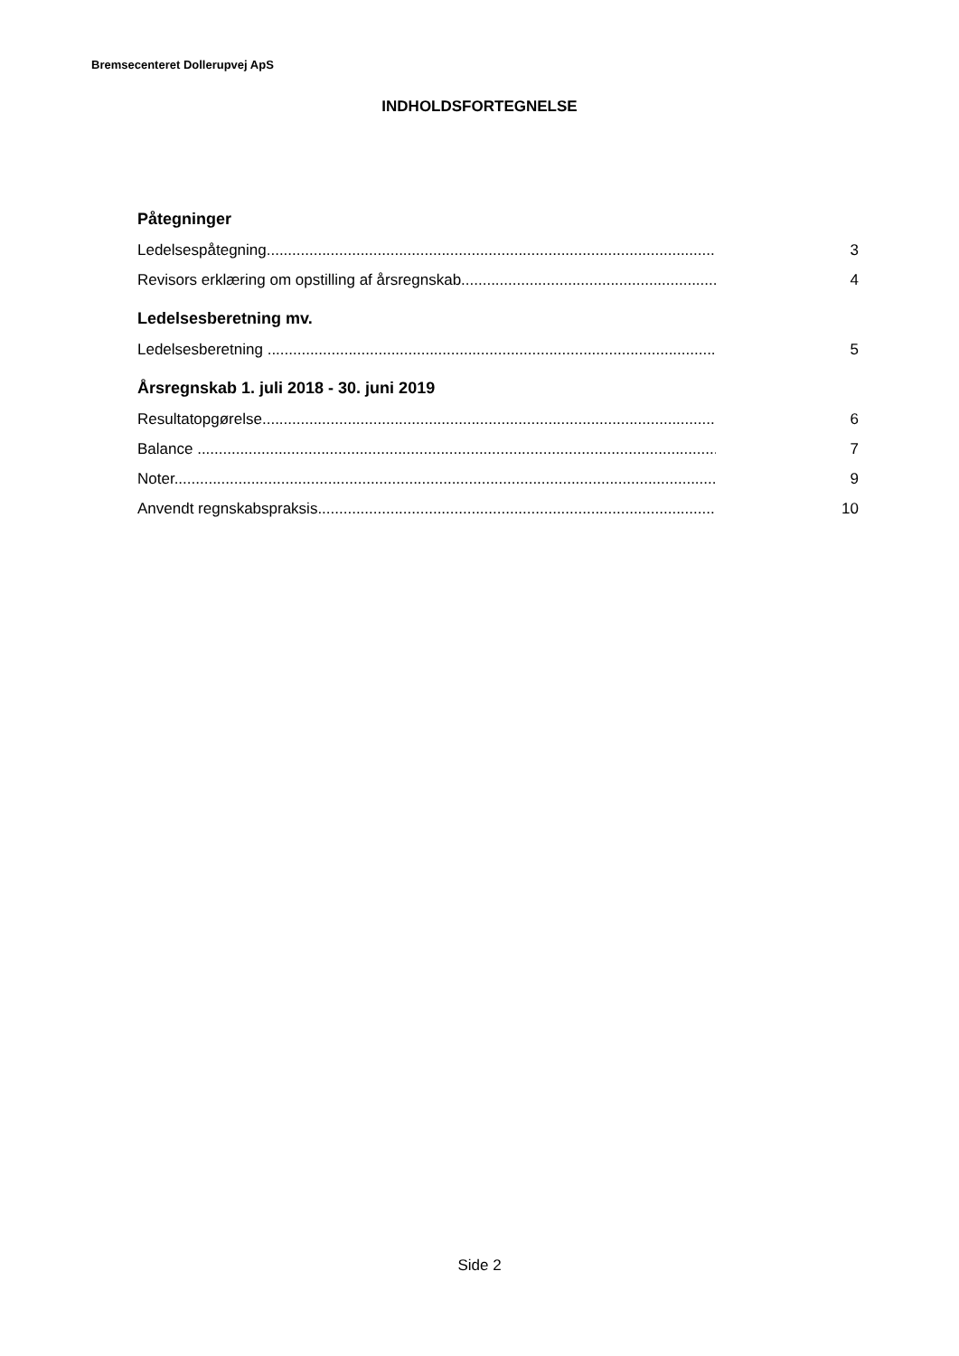Bremsecenteret Dollerupvej ApS
INDHOLDSFORTEGNELSE
Påtegninger
Ledelsespåtegning............................................................................................................. 3
Revisors erklæring om opstilling af årsregnskab.............................................................. 4
Ledelsesberetning mv.
Ledelsesberetning ............................................................................................................. 5
Årsregnskab 1. juli 2018 - 30. juni 2019
Resultatopgørelse.............................................................................................................. 6
Balance .............................................................................................................................. 7
Noter................................................................................................................................... 9
Anvendt regnskabspraksis................................................................................................. 10
Side 2